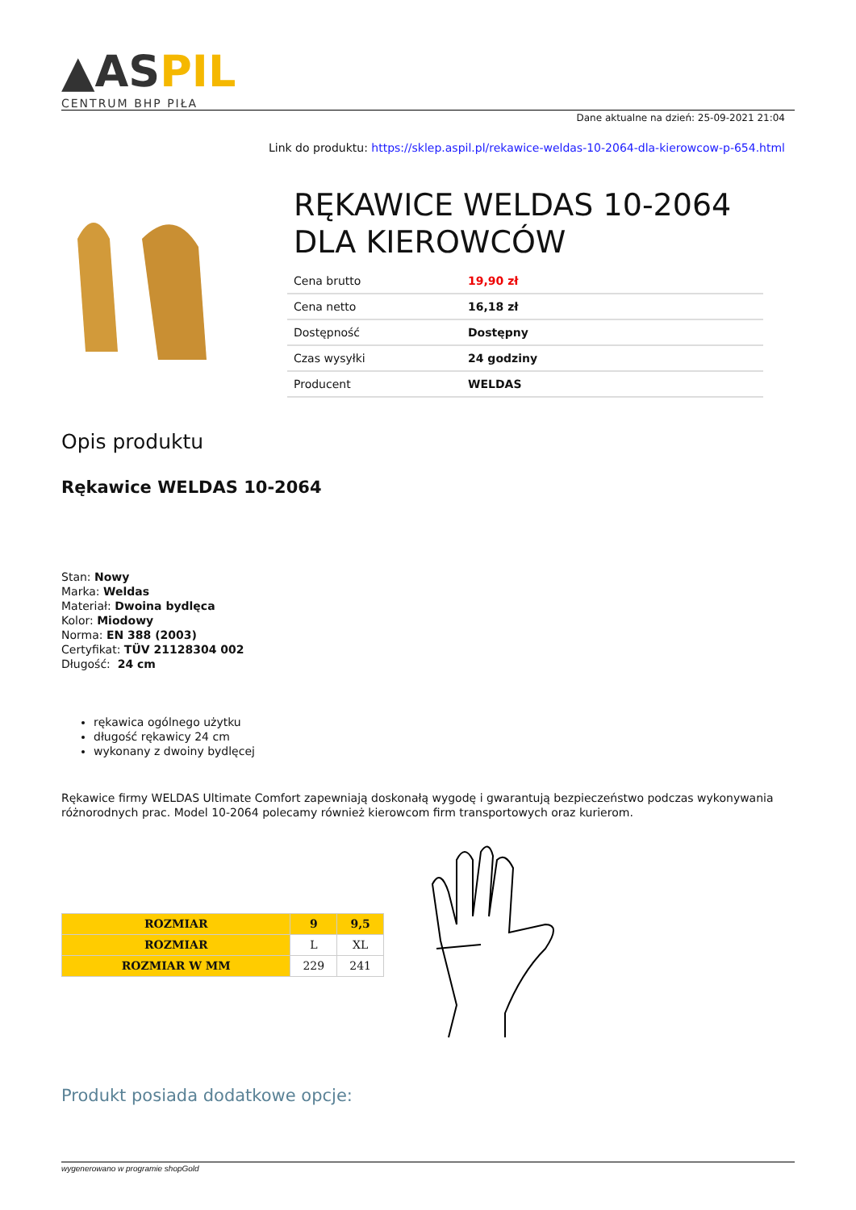▲ASPIL
CENTRUM BHP PIŁA
Dane aktualne na dzień: 25-09-2021 21:04
Link do produktu: https://sklep.aspil.pl/rekawice-weldas-10-2064-dla-kierowcow-p-654.html
RĘKAWICE WELDAS 10-2064 DLA KIEROWCÓW
| Cena brutto | 19,90 zł |
| Cena netto | 16,18 zł |
| Dostępność | Dostępny |
| Czas wysyłki | 24 godziny |
| Producent | WELDAS |
Opis produktu
Rękawice WELDAS 10-2064
Stan: Nowy
Marka: Weldas
Materiał: Dwoina bydlęca
Kolor: Miodowy
Norma: EN 388 (2003)
Certyfikat: TÜV 21128304 002
Długość: 24 cm
rękawica ogólnego użytku
długość rękawicy 24 cm
wykonany z dwoiny bydlęcej
Rękawice firmy WELDAS Ultimate Comfort zapewniają doskonałą wygodę i gwarantują bezpieczeństwo podczas wykonywania różnorodnych prac. Model 10-2064 polecamy również kierowcom firm transportowych oraz kurierom.
| ROZMIAR | 9 | 9,5 |
| ROZMIAR | L | XL |
| ROZMIAR W MM | 229 | 241 |
Produkt posiada dodatkowe opcje:
wygenerowano w programie shopGold